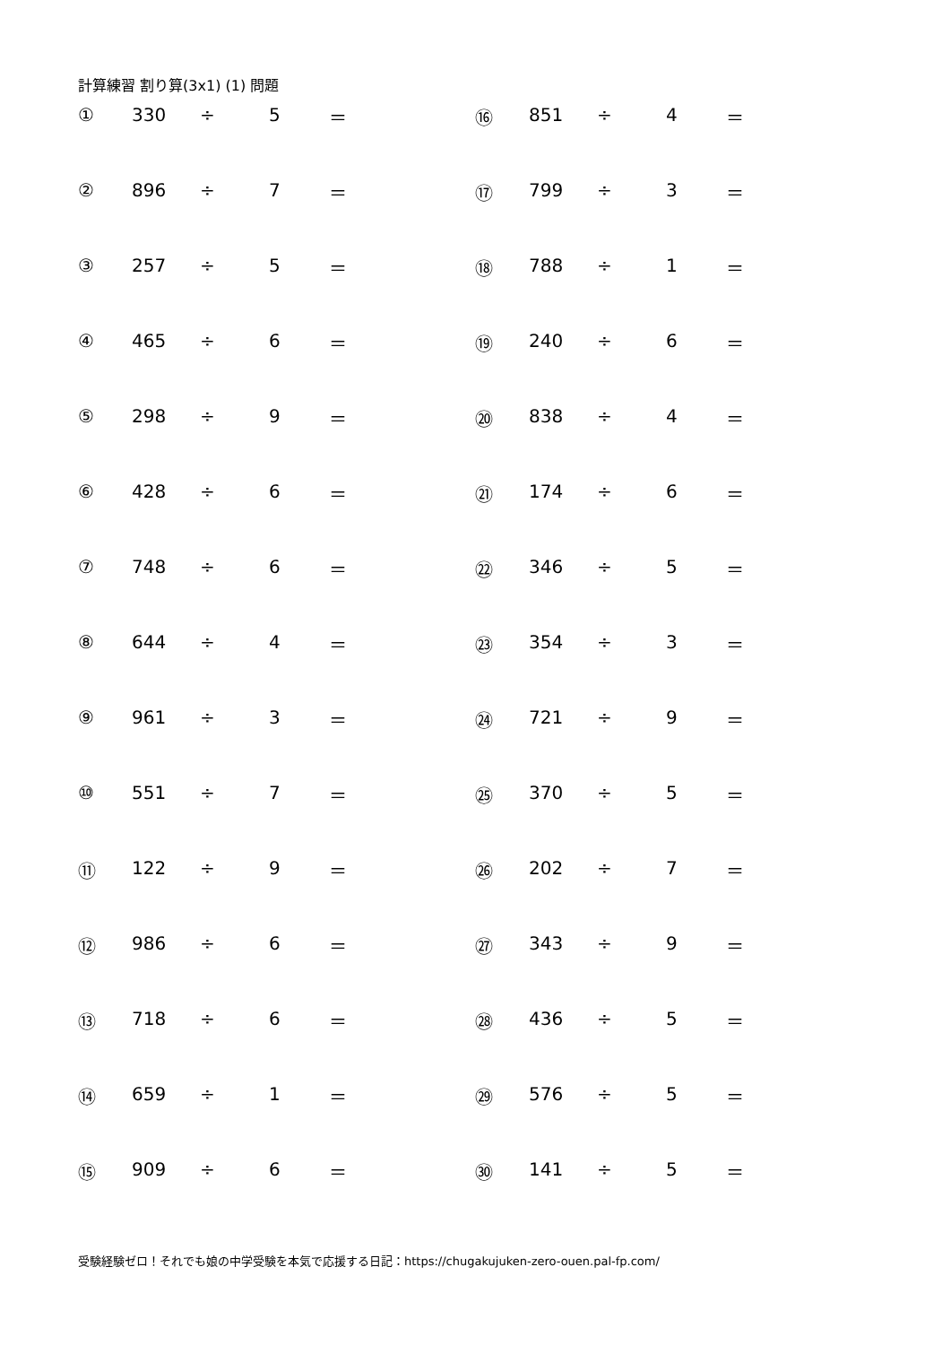計算練習 割り算(3x1) (1) 問題
| ① | 330 | ÷ | 5 | ＝ | ⑯ | 851 | ÷ | 4 | ＝ |
| ② | 896 | ÷ | 7 | ＝ | ⑰ | 799 | ÷ | 3 | ＝ |
| ③ | 257 | ÷ | 5 | ＝ | ⑱ | 788 | ÷ | 1 | ＝ |
| ④ | 465 | ÷ | 6 | ＝ | ⑲ | 240 | ÷ | 6 | ＝ |
| ⑤ | 298 | ÷ | 9 | ＝ | ⑳ | 838 | ÷ | 4 | ＝ |
| ⑥ | 428 | ÷ | 6 | ＝ | ㉑ | 174 | ÷ | 6 | ＝ |
| ⑦ | 748 | ÷ | 6 | ＝ | ㉒ | 346 | ÷ | 5 | ＝ |
| ⑧ | 644 | ÷ | 4 | ＝ | ㉓ | 354 | ÷ | 3 | ＝ |
| ⑨ | 961 | ÷ | 3 | ＝ | ㉔ | 721 | ÷ | 9 | ＝ |
| ⑩ | 551 | ÷ | 7 | ＝ | ㉕ | 370 | ÷ | 5 | ＝ |
| ⑪ | 122 | ÷ | 9 | ＝ | ㉖ | 202 | ÷ | 7 | ＝ |
| ⑫ | 986 | ÷ | 6 | ＝ | ㉗ | 343 | ÷ | 9 | ＝ |
| ⑬ | 718 | ÷ | 6 | ＝ | ㉘ | 436 | ÷ | 5 | ＝ |
| ⑭ | 659 | ÷ | 1 | ＝ | ㉙ | 576 | ÷ | 5 | ＝ |
| ⑮ | 909 | ÷ | 6 | ＝ | ㉚ | 141 | ÷ | 5 | ＝ |
受験経験ゼロ！それでも娘の中学受験を本気で応援する日記：https://chugakujuken-zero-ouen.pal-fp.com/